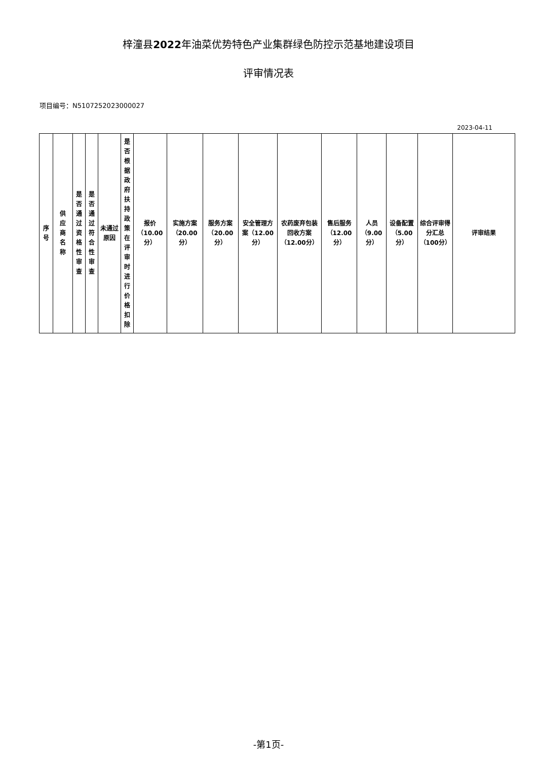梓潼县2022年油菜优势特色产业集群绿色防控示范基地建设项目
评审情况表
项目编号：N5107252023000027
2023-04-11
| 序号 | 供应商名称 | 是否通过资格性审查 | 是否通过符合性审查 | 未通过原因 | 是否根据政府扶持政策在评审时进行价格扣除 | 报价（10.00分） | 实施方案（20.00分） | 服务方案（20.00分） | 安全管理方案（12.00分） | 农药废弃包装回收方案（12.00分） | 售后服务（12.00分） | 人员（9.00分） | 设备配置（5.00分） | 综合评审得分汇总（100分） | 评审结果 |
| --- | --- | --- | --- | --- | --- | --- | --- | --- | --- | --- | --- | --- | --- | --- | --- |
-第1页-